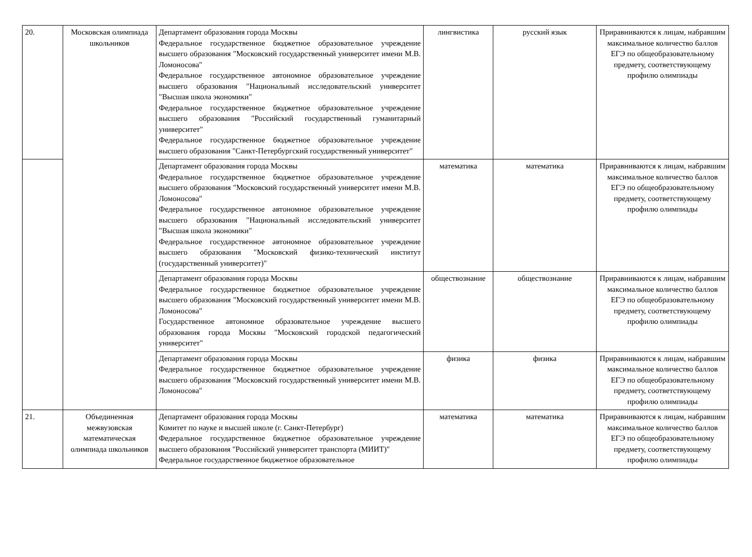| 20. | Московская олимпиада школьников | Департамент образования города Москвы Федеральное государственное бюджетное образовательное учреждение высшего образования "Московский государственный университет имени М.В. Ломоносова" Федеральное государственное автономное образовательное учреждение высшего образования "Национальный исследовательский университет "Высшая школа экономики" Федеральное государственное бюджетное образовательное учреждение высшего образования "Российский государственный гуманитарный университет" Федеральное государственное бюджетное образовательное учреждение высшего образования "Санкт-Петербургский государственный университет" | лингвистика | русский язык | Приравниваются к лицам, набравшим максимальное количество баллов ЕГЭ по общеобразовательному предмету, соответствующему профилю олимпиады |
| | | Департамент образования города Москвы Федеральное государственное бюджетное образовательное учреждение высшего образования "Московский государственный университет имени М.В. Ломоносова" Федеральное государственное автономное образовательное учреждение высшего образования "Национальный исследовательский университет "Высшая школа экономики" Федеральное государственное автономное образовательное учреждение высшего образования "Московский физико-технический институт (государственный университет)" | математика | математика | Приравниваются к лицам, набравшим максимальное количество баллов ЕГЭ по общеобразовательному предмету, соответствующему профилю олимпиады |
| | | Департамент образования города Москвы Федеральное государственное бюджетное образовательное учреждение высшего образования "Московский государственный университет имени М.В. Ломоносова" Государственное автономное образовательное учреждение высшего образования города Москвы "Московский городской педагогический университет" | обществознание | обществознание | Приравниваются к лицам, набравшим максимальное количество баллов ЕГЭ по общеобразовательному предмету, соответствующему профилю олимпиады |
| | | Департамент образования города Москвы Федеральное государственное бюджетное образовательное учреждение высшего образования "Московский государственный университет имени М.В. Ломоносова" | физика | физика | Приравниваются к лицам, набравшим максимальное количество баллов ЕГЭ по общеобразовательному предмету, соответствующему профилю олимпиады |
| 21. | Объединенная межвузовская математическая олимпиада школьников | Департамент образования города Москвы Комитет по науке и высшей школе (г. Санкт-Петербург) Федеральное государственное бюджетное образовательное учреждение высшего образования "Российский университет транспорта (МИИТ)" Федеральное государственное бюджетное образовательное | математика | математика | Приравниваются к лицам, набравшим максимальное количество баллов ЕГЭ по общеобразовательному предмету, соответствующему профилю олимпиады |